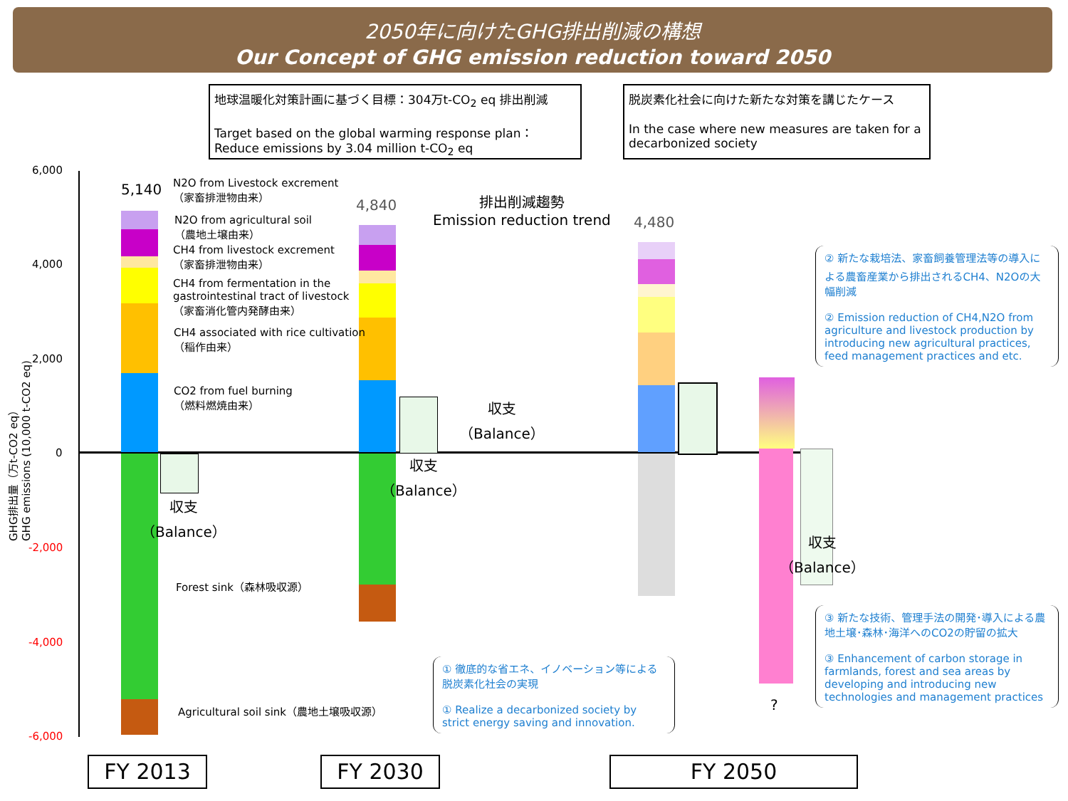2050年に向けたGHG排出削減の構想
Our Concept of GHG emission reduction toward 2050
地球温暖化対策計画に基づく目標：304万t-CO<sub>2</sub> eq 排出削減
Target based on the global warming response plan：
Reduce emissions by 3.04 million t-CO<sub>2</sub> eq
脱炭素化社会に向けた新たな対策を講じたケース
In the case where new measures are taken for a decarbonized society
6,000
4,000
2,000
0
-2,000
-4,000
-6,000
GHG排出量（万t-CO2 eq）
GHG emissions (10,000 t-CO2 eq)
5,140
4,840
4,480
N2O from Livestock excrement
（家畜排泄物由来）
N2O from agricultural soil
（農地土壌由来）
CH4 from livestock excrement
（家畜排泄物由来）
CH4 from fermentation in the
gastrointestinal tract of livestock
（家畜消化管内発酵由来）
CH4 associated with rice cultivation
（稲作由来）
CO2 from fuel burning
（燃料燃焼由来）
Forest sink（森林吸収源）
Agricultural soil sink（農地土壌吸収源）
排出削減趨勢
Emission reduction trend
収支
（Balance）
収支
（Balance）
収支
（Balance）
収支
（Balance）
?
② 新たな栽培法、家畜飼養管理法等の導入による農畜産業から排出されるCH4、N2Oの大幅削減
② Emission reduction of CH4,N2O from agriculture and livestock production by introducing new agricultural practices, feed management practices and etc.
③ 新たな技術、管理手法の開発･導入による農地土壌･森林･海洋へのCO2の貯留の拡大
③ Enhancement of carbon storage in farmlands, forest and sea areas by developing and introducing new technologies and management practices
① 徹底的な省エネ、イノベーション等による脱炭素化社会の実現
① Realize a decarbonized society by strict energy saving and innovation.
FY 2013 FY 2030 FY 2050